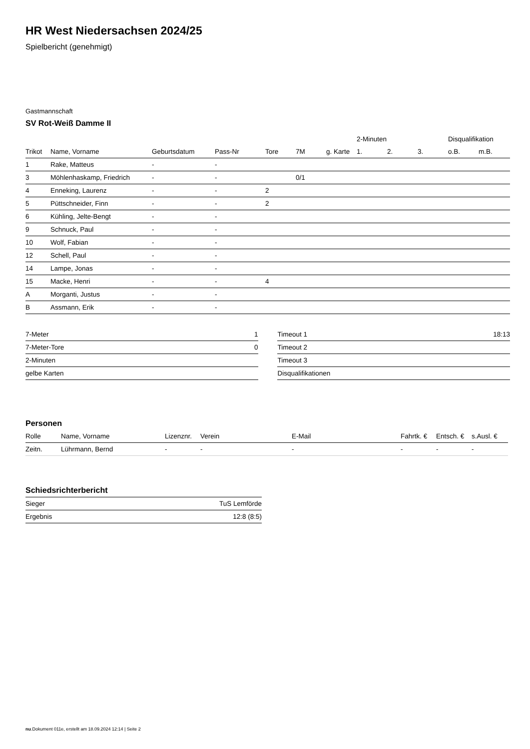HR West Niedersachsen 2024/25
Spielbericht (genehmigt)
Gastmannschaft
SV Rot-Weiß Damme II
| | | | | | | | 2-Minuten | | | Disqualifikation | |
| --- | --- | --- | --- | --- | --- | --- | --- | --- | --- | --- | --- |
| Trikot | Name, Vorname | Geburtsdatum | Pass-Nr | Tore | 7M | g. Karte | 1. | 2. | 3. | o.B. | m.B. |
| 1 | Rake, Matteus | - | - | | | | | | | | |
| 3 | Möhlenhaskamp, Friedrich | - | - | | 0/1 | | | | | | |
| 4 | Enneking, Laurenz | - | - | 2 | | | | | | | |
| 5 | Püttschneider, Finn | - | - | 2 | | | | | | | |
| 6 | Kühling, Jelte-Bengt | - | - | | | | | | | | |
| 9 | Schnuck, Paul | - | - | | | | | | | | |
| 10 | Wolf, Fabian | - | - | | | | | | | | |
| 12 | Schell, Paul | - | - | | | | | | | | |
| 14 | Lampe, Jonas | - | - | | | | | | | | |
| 15 | Macke, Henri | - | - | 4 | | | | | | | |
| A | Morganti, Justus | - | - | | | | | | | | |
| B | Assmann, Erik | - | - | | | | | | | | |
| 7-Meter | 1 |
| 7-Meter-Tore | 0 |
| 2-Minuten | |
| gelbe Karten | |
| Timeout 1 | 18:13 |
| Timeout 2 | |
| Timeout 3 | |
| Disqualifikationen | |
Personen
| Rolle | Name, Vorname | Lizenznr. | Verein | E-Mail | Fahrtk. € | Entsch. € | s.Ausl. € |
| --- | --- | --- | --- | --- | --- | --- | --- |
| Zeitn. | Lührmann, Bernd | - | - | - | - | - | - |
Schiedsrichterbericht
| Sieger | TuS Lemförde |
| Ergebnis | 12:8 (8:5) |
nu.Dokument 011e, erstellt am 18.09.2024 12:14 | Seite 2